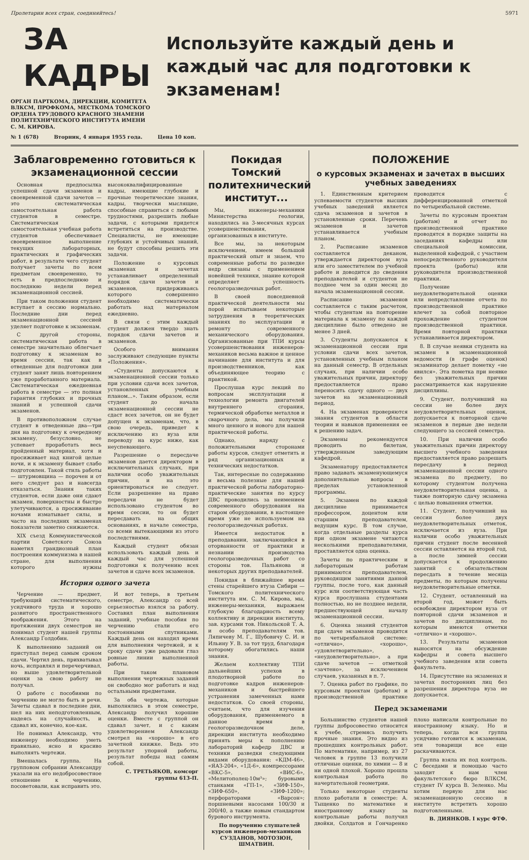Пролетарии всех стран, соединяйтесь! 5971
ЗА КАДРЫ
ОРГАН ПАРТКОМА, ДИРЕКЦИИ, КОМИТЕТА ВЛКСМ, ПРОФКОМА, МЕСТКОМА ТОМСКОГО ОРДЕНА ТРУДОВОГО КРАСНОГО ЗНАМЕНИ ПОЛИТЕХНИЧЕСКОГО ИНСТИТУТА ИМЕНИ С. М. КИРОВА.
Используйте каждый день и каждый час для подготовки к экзаменам!
№ 1 (678) Вторник, 4 января 1955 года. Цена 10 коп.
Заблаговременно готовиться к экзаменационной сессии
Основная предпосылка успешной сдачи экзаменов и своевременной сдачи зачетов — это систематическая самостоятельная работа студентов в семестре. Систематическая самостоятельная учебная работа студентов обеспечивает своевременное выполнение текущих лабораторных, практических и графических работ, в результате чего студент получает зачеты по всем предметам своевременно, то есть в предпоследнюю и последнюю недели перед экзаменационной сессией.
При таком положении студент вступает в сессию нормально. Последние дни перед экзаменационной сессией уделяет подготовке к экзаменам.
С другой стороны, систематическая работа в семестре значительно облегчает подготовку к экзаменам во время сессии, так как в отведенные для подготовки дни студент занят лишь повторением уже проработанного материала. Систематическая ежедневная работа в семестре — это полная гарантия глубоких и прочных знаний и успешной сдачи экзаменов.
В противоположном случае студент в отведенные два—три дня на подготовку к очередному экзамену, безусловно, не успевает проработать весь пройденный материал, хотя и просиживает над книгой целые ночи, и к экзамену бывает слабо подготовлен. Такой стиль работы — штурмовщина — порочен и от него следует раз и навсегда отказаться. Знания таких студентов, если даже они сдают экзамен, поверхностны и быстро улетучиваются, а просиживание ночами изматывает силы, и часто на последних экзаменах показатели заметно снижаются.
XIX съезд Коммунистической партии Советского Союза наметил грандиозный план построения коммунизма в нашей стране, для выполнения которого нужны высококвалифицированные кадры, имеющие глубокие и прочные теоретические знания, кадры, творчески мыслящие, способные справиться с любыми трудностями, разрешить любые задачи, с которыми придется встретиться на производстве. Специалисты, не имеющие глубоких и устойчивых знаний, не будут способны решить эти задачи.
Положение о курсовых экзаменах и зачетах устанавливает определенный порядок сдачи зачетов и экзаменов, придерживаясь которого совершенно необходимо систематически работать над материалом ежедневно.
В связи с этим каждый студент должен твердо знать порядок сдачи зачетов и экзаменов.
Особого внимания заслуживают следующие пункты «Положения».
«Студенты допускаются к экзаменационной сессии только при условии сдачи всех зачетов, установленных учебным планом...». Таким образом, если студент до начала экзаменационной сессии не сдаст всех зачетов, он не будет допущен к экзаменам, что, в свою очередь, приведет к исключению из вуза или переводу на курс ниже, как неуспевающего.
Разрешение о пересдаче экзаменов дается директором в исключительных случаях, при наличии особо уважительных причин, и на это ориентироваться не следует. Если разрешение на право пересдачи не будет использовано студентом во время сессии, то он будет пересдавать на общих основаниях, в начале семестра, со всеми вытекающими из этого последствиями.
Каждый студент обязан использовать каждый день и каждый час для успешной подготовки к получению всех зачетов и сдаче всех экзаменов.
История одного зачета
Черчение — предмет, требующий систематического, усидчивого труда и хорошо развитого пространственного воображения. Этого на протяжении двух семестров не понимал студент нашей группы Александр Голдобин.
К выполнению заданий он приступал перед самым сроком сдачи. Чертил день, прихватывал ночь, исправлял и перечерчивал, но выше удовлетворительной оценки за свою работу не получал.
О работе с пособиями по черчению не могло быть и речи. Зачеты сдавал в последние дни, шел на них неподготовленным, надеясь на случайность, и сдавал их, конечно, кое-как.
Не понимал Александр, что инженеру необходимо уметь правильно, ясно и красиво выполнять чертежи.
Вмешалась группа. На групповом собрании Александру указали на его недобросовестное отношение к черчению, посоветовали, как исправить это.
И вот теперь, в третьем семестре, Александр со всей серьезностью взялся за работу. Составил план выполнения заданий, учебные пособия по черчению стали его постоянными спутниками. Каждый день он находил время для выполнения чертежей, и к сроку сдачи уже радовали глаз ровные линии выполненной работы.
При таком плановом выполнении чертежных заданий он свободно мог работать и над остальными предметами.
За оба чертежа, которые выполнялись в этом семестре, Александр получил хорошие оценки. Вместе с группой он сдавал зачет, и с каким удовлетворением Александр смотрел на «хорошо» в его зачетной книжке. Ведь это результат упорной работы, результат победы над самим собой.
С. ТРЕТЬЯКОВ, комсорг группы 613-П.
Покидая Томский политехнический институт...
Мы, инженеры-механики Министерства геологии, находились на 3-месячных курсах усовершенствования, организованных в институте.
Все мы, за некоторым исключением, имеем большой практический опыт и знаем, что современные работы по разведке недр связаны с применением новейшей техники, знание которой определяет успешность геологоразведочных работ.
В своей повседневной практической деятельности мы порой испытываем некоторые затруднения в теоретических знаниях по эксплуатации и ремонту современного механического оборудования. Организованные при ТПИ курсы усовершенствования инженеров-механиков весьма важное и ценное начинание для института и для производственников, как объединяющее теорию с практикой.
Прослушав курс лекций по вопросам эксплуатации и технологии ремонта двигателей внутреннего сгорания, термической обработке металлов и сварочного дела, мы получили много ценного и нового для нашей практической работы.
Однако, наряду с положительными сторонами работы курсов, следует отметить и ряд организационных и технических недостатков.
Так, интересные по содержанию и весьма полезные для нашей практической работы лабораторно-практические занятия по курсу ДВС проводились за неимением современного оборудования на старом оборудовании, в настоящее время уже не используемом на геологоразведочных работах.
Имеется недостаток в преподавании, заключающийся в оторванности от практики и незнании производства геологоразведочных работ со стороны тов. Пальянова и некоторых других преподавателей.
Покидая в ближайшее время стены старейшего втуза Сибири — Томского политехнического института им. С. М. Кирова, мы, инженеры-механики, выражаем глубокую благодарность всему коллективу и дирекции института, зав. курсами тов. Никольской Т. А. и особо преподавателям тов. Ляпичеву М. Г., Шубовичу С. И. и Ильину У. В. за тот труд, благодаря которому обогатились наши знания.
Желаем коллективу ТПИ дальнейших успехов в плодотворной работе по подготовке кадров инженеров-механиков и быстрейшего устранения замеченных нами недостатков. Со своей стороны, считаем, что для изучения оборудования, применяемого в данное время в геологоразведочном деле, дирекции института необходимо принять меры к пополнению лабораторий кафедр ДВС и техники разведки следующими видами оборудования: «КДМ-46», «ЯАЗ-204», «1Д-6», компрессорами «ВКС-5», «ВИС-6», «Мелитополец-10м³»; буровыми станками «ГП-1», «ЗИФ-150», «ЗИФ-650», «ЗИФ-1200»; перфораторами «Варсон»; поршневыми насосами 100/30 и 200/40, а также новым стандартом бурового инструмента.
По поручению слушателей курсов инженеров-механиков СУЗДАНОВ, МОТОЗЮН, ШМАТВИН.
ПОЛОЖЕНИЕ
о курсовых экзаменах и зачетах в высших учебных заведениях
1. Единственным критерием успеваемости студентов высших учебных заведений является сдача экзаменов и зачетов в установленные сроки. Перечень экзаменов и зачетов устанавливается учебным планом.
2. Расписание экзаменов составляется деканом, утверждается директором вуза или его заместителем по учебной работе и доводится до сведения преподавателей и студентов не позднее чем за один месяц до начала экзаменационной сессии.
Расписание экзаменов составляется с таким расчетом, чтобы студентам на повторение материала к экзамену по каждой дисциплине было отведено не менее 3 дней.
3. Студенты допускаются к экзаменационной сессии при условии сдачи всех зачетов, установленных учебным планом на данный семестр. В отдельных случаях, при наличии особо уважительных причин, директору предоставляется право переносить сдачу одного — двух зачетов на экзаменационный период.
4. На экзаменах проверяются знания студентов в области теории и навыков применения ее к решению задач.
Экзамены рекомендуется проводить по билетам, утвержденным заведующим кафедрой.
Экзаменатору предоставляется право задавать экзаменующемуся дополнительные вопросы в пределах установленной программы.
5. Экзамен по каждой дисциплине принимается профессором, доцентом или старшим преподавателем, ведущим курс. В том случае, когда отдельные разделы курса при одном экзамене читаются несколькими преподавателями, проставляется одна оценка.
Зачеты по практическим и лабораторным работам принимаются преподавателем, руководящим занятиями данной группы, после того, как данный курс или соответствующая часть курса прослушана студентами полностью, но не позднее недели, предшествующей началу экзаменационной сессии.
6. Оценка знаний студентов при сдаче экзаменов проводится по четырехбальной системе: «отлично», «хорошо», «удовлетворительно», «неудовлетворительно», а при сдаче зачетов — отметкой «зачтено», за исключением случаев, указанных в п. 7.
7. Оценка работ по графике, по курсовым проектам (работам) и производственной практике проводится с дифференцированной отметкой по четырехбальной системе.
Зачеты по курсовым проектам (работам) и отчет по производственной практике проводятся в порядке защиты на заседаниях кафедры или специальной комиссии, выделенной кафедрой, с участием непосредственного руководителя проекта (работы) или руководителя производственной практики.
Получение неудовлетворительной оценки или непредставление отчета по производственной практике влечет за собой повторное прохождение студентом производственной практики. Время повторной практики устанавливается директором.
8. В случае неявки студента на экзамен в экзаменационной ведомости (в графе оценок) экзаминатор делает пометку «не явился». Эта пометка при неявке без уважительных причин рассматривается как нарушение дисциплины.
9. Студент, получивший на сессии не более двух неудовлетворительных оценок, допускается к повторной сдаче экзаменов в первые две недели следующего за сессией семестра.
10. При наличии особо уважительных причин директору высшего учебного заведения предоставляется право разрешать пересдачу в период экзаменационной сессии одного экзамена по предмету, по которому студентом получена неудовлетворительная оценка, а также повторную сдачу экзамена с целью повышения отметки.
11. Студент, получивший на сессии более двух неудовлетворительных отметок, исключается из вуза. При наличии особо уважительных причин студент после весенней сессии оставляется на второй год, а после зимней сессии допускается к продолжению занятий с обязательством пересдать в течение месяца предметы, по которым получены неудовлетворительные отметки.
12. Студент, оставленный на второй год, может быть освобожден директором вуза от повторной сдачи экзаменов и зачетов по дисциплинам, по которым имеются отметки «отлично» и «хорошо».
13. Результаты экзаменов выносятся на обсуждение кафедры и совета высшего учебного заведения или совета факультета.
14. Присутствие на экзаменах и зачетах посторонних лиц без разрешения директора вуза не допускается.
Перед экзаменами
Большинство студентов нашей группы добросовестно относится к учебе, стремясь получить прочные знания. Это видно из прошедших контрольных работ. По математике, например, из 27 человек в группе 13 получили отличные оценки, по химии — 8 и ни одной плохой. Хорошо прошла контрольная работа по начертательной геометрии.
Только некоторые студенты плохо работали в семестре: А. Тыщенко по математике и иностранному языку за контрольные работы получил двойки, Солдатов и Гончаренко плохо написали контрольные по иностранному языку. Но и теперь, когда вся группа усидчиво готовится к экзаменам, эти товарищи все еще раскачиваются.
Группа взяла их под контроль. С беседами и помощью часто заходит к нам член факультетского бюро ВЛКСМ, студент IV курса В. Зеленко. Мы хотим первую для нас экзаменационную сессию в институте встретить хорошо подготовленными.
В. ДИЯНКОВ. I курс ФТФ.